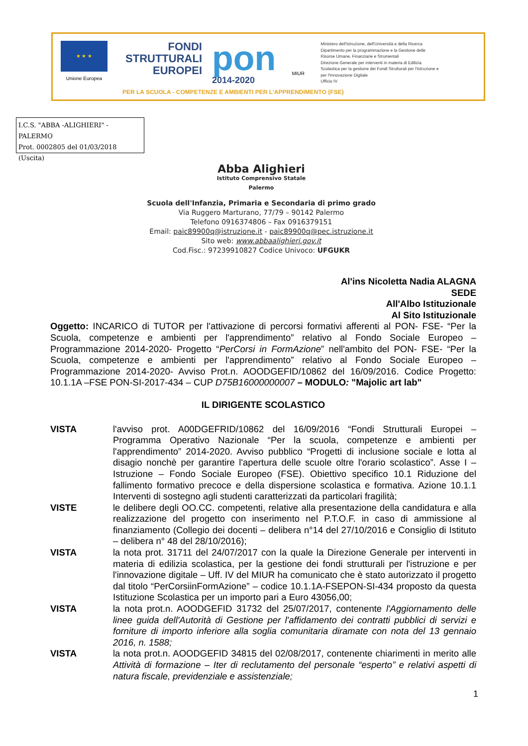★ ★ ★
Unione Europea
FONDI
STRUTTURALI
EUROPEI
pon
2014-2020
MIUR
Ministero dell'Istruzione, dell'Università e della Ricerca
Dipartimento per la programmazione e la Gestione delle Risorse Umane, Finanziarie e Strumentali
Direzione Generale per interventi in materia di Edilizia Scolastica per la gestione dei Fondi Strutturali per l'Istruzione e per l'Innovazione Digitale
Ufficio IV
PER LA SCUOLA - COMPETENZE E AMBIENTI PER L'APPRENDIMENTO (FSE)
I.C.S. "ABBA -ALIGHIERI" -PALERMO
Prot. 0002805 del 01/03/2018
(Uscita)
Abba Alighieri
Istituto Comprensivo Statale
Palermo
Scuola dell'Infanzia, Primaria e Secondaria di primo grado
Via Ruggero Marturano, 77/79 – 90142 Palermo
Telefono 0916374806 – Fax 0916379151
Email: paic89900q@istruzione.it - paic89900q@pec.istruzione.it
Sito web: www.abbaalighieri.gov.it
Cod.Fisc.: 97239910827 Codice Univoco: UFGUKR
Al'ins Nicoletta Nadia ALAGNA
SEDE
All'Albo Istituzionale
Al Sito Istituzionale
Oggetto: INCARICO di TUTOR per l'attivazione di percorsi formativi afferenti al PON- FSE- “Per la Scuola, competenze e ambienti per l'apprendimento” relativo al Fondo Sociale Europeo – Programmazione 2014-2020- Progetto “PerCorsi in FormAzione” nell'ambito del PON- FSE- “Per la Scuola, competenze e ambienti per l'apprendimento” relativo al Fondo Sociale Europeo – Programmazione 2014-2020- Avviso Prot.n. AOODGEFID/10862 del 16/09/2016. Codice Progetto: 10.1.1A –FSE PON-SI-2017-434 – CUP D75B16000000007 – MODULO: "Majolic art lab"
IL DIRIGENTE SCOLASTICO
VISTA l'avviso prot. A00DGEFRID/10862 del 16/09/2016 “Fondi Strutturali Europei – Programma Operativo Nazionale “Per la scuola, competenze e ambienti per l'apprendimento” 2014-2020. Avviso pubblico “Progetti di inclusione sociale e lotta al disagio nonchè per garantire l'apertura delle scuole oltre l'orario scolastico”. Asse I – Istruzione – Fondo Sociale Europeo (FSE). Obiettivo specifico 10.1 Riduzione del fallimento formativo precoce e della dispersione scolastica e formativa. Azione 10.1.1 Interventi di sostegno agli studenti caratterizzati da particolari fragilità;
VISTE le delibere degli OO.CC. competenti, relative alla presentazione della candidatura e alla realizzazione del progetto con inserimento nel P.T.O.F. in caso di ammissione al finanziamento (Collegio dei docenti – delibera n°14 del 27/10/2016 e Consiglio di Istituto – delibera n° 48 del 28/10/2016);
VISTA la nota prot. 31711 del 24/07/2017 con la quale la Direzione Generale per interventi in materia di edilizia scolastica, per la gestione dei fondi strutturali per l'istruzione e per l'innovazione digitale – Uff. IV del MIUR ha comunicato che è stato autorizzato il progetto dal titolo “PerCorsiinFormAzione” – codice 10.1.1A-FSEPON-SI-434 proposto da questa Istituzione Scolastica per un importo pari a Euro 43056,00;
VISTA la nota prot.n. AOODGEFID 31732 del 25/07/2017, contenente l'Aggiornamento delle linee guida dell'Autorità di Gestione per l'affidamento dei contratti pubblici di servizi e forniture di importo inferiore alla soglia comunitaria diramate con nota del 13 gennaio 2016, n. 1588;
VISTA la nota prot.n. AOODGEFID 34815 del 02/08/2017, contenente chiarimenti in merito alle Attività di formazione – Iter di reclutamento del personale “esperto” e relativi aspetti di natura fiscale, previdenziale e assistenziale;
1